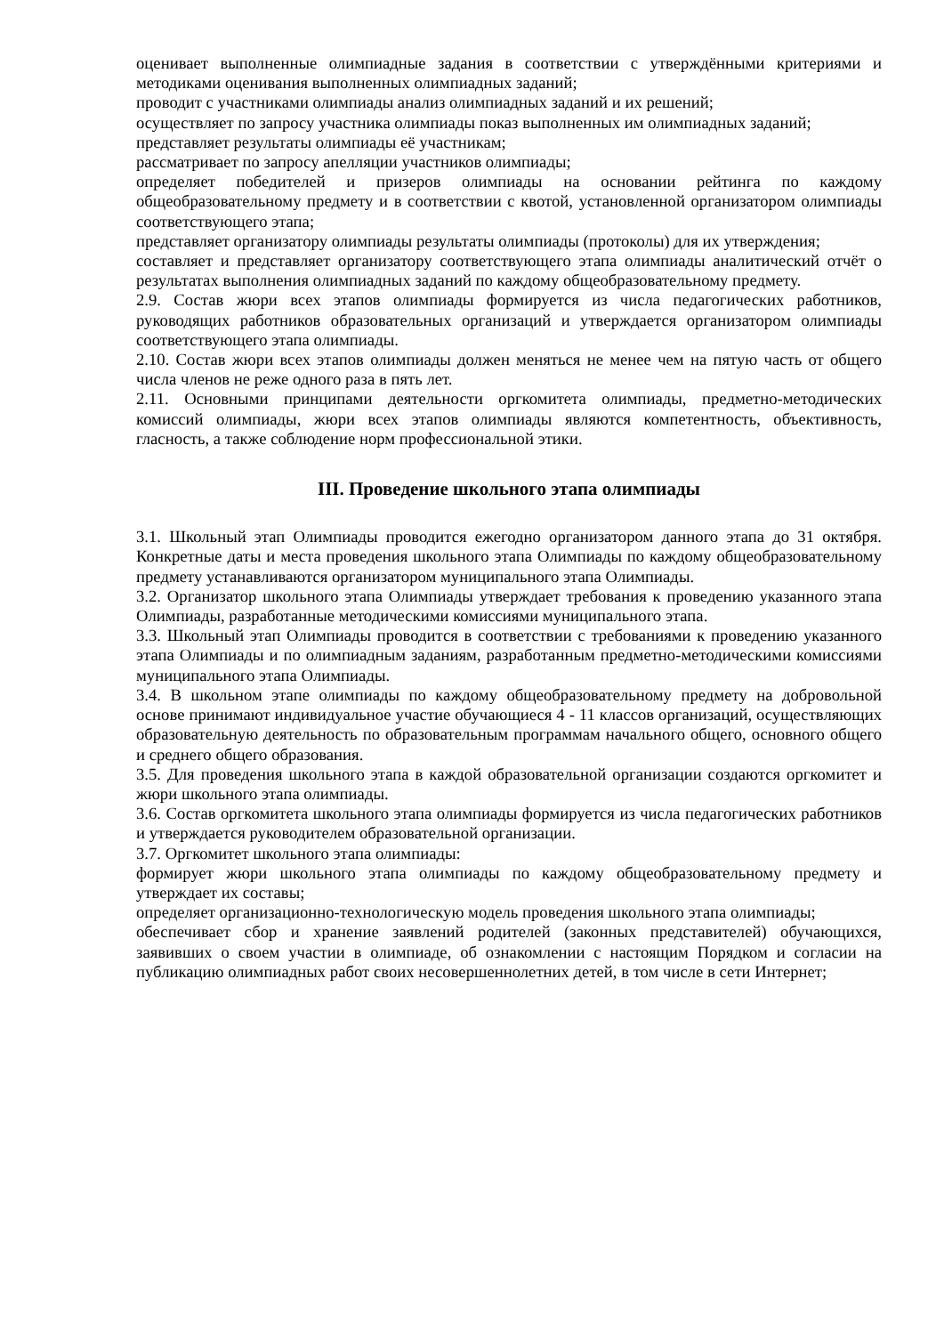оценивает выполненные олимпиадные задания в соответствии с утверждёнными критериями и методиками оценивания выполненных олимпиадных заданий;
проводит с участниками олимпиады анализ олимпиадных заданий и их решений;
осуществляет по запросу участника олимпиады показ выполненных им олимпиадных заданий;
представляет результаты олимпиады её участникам;
рассматривает по запросу апелляции участников олимпиады;
определяет победителей и призеров олимпиады на основании рейтинга по каждому общеобразовательному предмету и в соответствии с квотой, установленной организатором олимпиады соответствующего этапа;
представляет организатору олимпиады результаты олимпиады (протоколы) для их утверждения;
составляет и представляет организатору соответствующего этапа олимпиады аналитический отчёт о результатах выполнения олимпиадных заданий по каждому общеобразовательному предмету.
2.9. Состав жюри всех этапов олимпиады формируется из числа педагогических работников, руководящих работников образовательных организаций и утверждается организатором олимпиады соответствующего этапа олимпиады.
2.10. Состав жюри всех этапов олимпиады должен меняться не менее чем на пятую часть от общего числа членов не реже одного раза в пять лет.
2.11. Основными принципами деятельности оргкомитета олимпиады, предметно-методических комиссий олимпиады, жюри всех этапов олимпиады являются компетентность, объективность, гласность, а также соблюдение норм профессиональной этики.
III. Проведение школьного этапа олимпиады
3.1. Школьный этап Олимпиады проводится ежегодно организатором данного этапа до 31 октября. Конкретные даты и места проведения школьного этапа Олимпиады по каждому общеобразовательному предмету устанавливаются организатором муниципального этапа Олимпиады.
3.2. Организатор школьного этапа Олимпиады утверждает требования к проведению указанного этапа Олимпиады, разработанные методическими комиссиями муниципального этапа.
3.3. Школьный этап Олимпиады проводится в соответствии с требованиями к проведению указанного этапа Олимпиады и по олимпиадным заданиям, разработанным предметно-методическими комиссиями муниципального этапа Олимпиады.
3.4. В школьном этапе олимпиады по каждому общеобразовательному предмету на добровольной основе принимают индивидуальное участие обучающиеся 4 - 11 классов организаций, осуществляющих образовательную деятельность по образовательным программам начального общего, основного общего и среднего общего образования.
3.5. Для проведения школьного этапа в каждой образовательной организации создаются оргкомитет и жюри школьного этапа олимпиады.
3.6. Состав оргкомитета школьного этапа олимпиады формируется из числа педагогических работников и утверждается руководителем образовательной организации.
3.7. Оргкомитет школьного этапа олимпиады:
формирует жюри школьного этапа олимпиады по каждому общеобразовательному предмету и утверждает их составы;
определяет организационно-технологическую модель проведения школьного этапа олимпиады;
обеспечивает сбор и хранение заявлений родителей (законных представителей) обучающихся, заявивших о своем участии в олимпиаде, об ознакомлении с настоящим Порядком и согласии на публикацию олимпиадных работ своих несовершеннолетних детей, в том числе в сети Интернет;